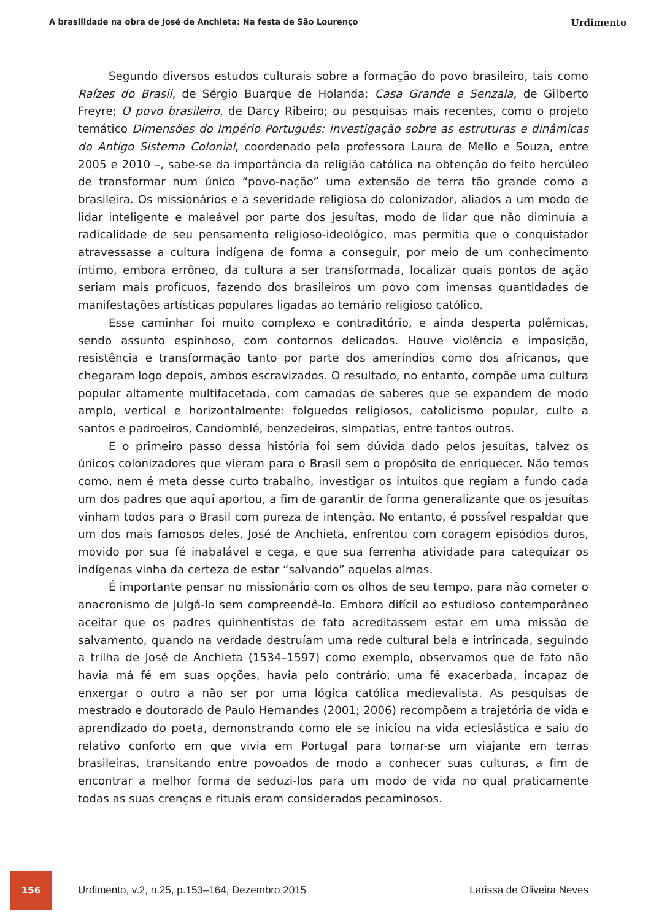A brasilidade na obra de José de Anchieta: Na festa de São Lourenço Urdimento
Segundo diversos estudos culturais sobre a formação do povo brasileiro, tais como Raízes do Brasil, de Sérgio Buarque de Holanda; Casa Grande e Senzala, de Gilberto Freyre; O povo brasileiro, de Darcy Ribeiro; ou pesquisas mais recentes, como o projeto temático Dimensões do Império Português: investigação sobre as estruturas e dinâmicas do Antigo Sistema Colonial, coordenado pela professora Laura de Mello e Souza, entre 2005 e 2010 –, sabe-se da importância da religião católica na obtenção do feito hercúleo de transformar num único “povo-nação” uma extensão de terra tão grande como a brasileira. Os missionários e a severidade religiosa do colonizador, aliados a um modo de lidar inteligente e maleável por parte dos jesuítas, modo de lidar que não diminuía a radicalidade de seu pensamento religioso-ideológico, mas permitia que o conquistador atravessasse a cultura indígena de forma a conseguir, por meio de um conhecimento íntimo, embora errôneo, da cultura a ser transformada, localizar quais pontos de ação seriam mais profícuos, fazendo dos brasileiros um povo com imensas quantidades de manifestações artísticas populares ligadas ao temário religioso católico.
Esse caminhar foi muito complexo e contraditório, e ainda desperta polêmicas, sendo assunto espinhoso, com contornos delicados. Houve violência e imposição, resistência e transformação tanto por parte dos ameríndios como dos africanos, que chegaram logo depois, ambos escravizados. O resultado, no entanto, compõe uma cultura popular altamente multifacetada, com camadas de saberes que se expandem de modo amplo, vertical e horizontalmente: folguedos religiosos, catolicismo popular, culto a santos e padroeiros, Candomblé, benzedeiros, simpatias, entre tantos outros.
E o primeiro passo dessa história foi sem dúvida dado pelos jesuítas, talvez os únicos colonizadores que vieram para o Brasil sem o propósito de enriquecer. Não temos como, nem é meta desse curto trabalho, investigar os intuitos que regiam a fundo cada um dos padres que aqui aportou, a fim de garantir de forma generalizante que os jesuítas vinham todos para o Brasil com pureza de intenção. No entanto, é possível respaldar que um dos mais famosos deles, José de Anchieta, enfrentou com coragem episódios duros, movido por sua fé inabalável e cega, e que sua ferrenha atividade para catequizar os indígenas vinha da certeza de estar “salvando” aquelas almas.
É importante pensar no missionário com os olhos de seu tempo, para não cometer o anacronismo de julgá-lo sem compreendê-lo. Embora difícil ao estudioso contemporâneo aceitar que os padres quinhentistas de fato acreditassem estar em uma missão de salvamento, quando na verdade destruíam uma rede cultural bela e intrincada, seguindo a trilha de José de Anchieta (1534–1597) como exemplo, observamos que de fato não havia má fé em suas opções, havia pelo contrário, uma fé exacerbada, incapaz de enxergar o outro a não ser por uma lógica católica medievalista. As pesquisas de mestrado e doutorado de Paulo Hernandes (2001; 2006) recompõem a trajetória de vida e aprendizado do poeta, demonstrando como ele se iniciou na vida eclesiástica e saiu do relativo conforto em que vivia em Portugal para tornar-se um viajante em terras brasileiras, transitando entre povoados de modo a conhecer suas culturas, a fim de encontrar a melhor forma de seduzi-los para um modo de vida no qual praticamente todas as suas crenças e rituais eram considerados pecaminosos.
156
Urdimento, v.2, n.25, p.153–164, Dezembro 2015
Larissa de Oliveira Neves